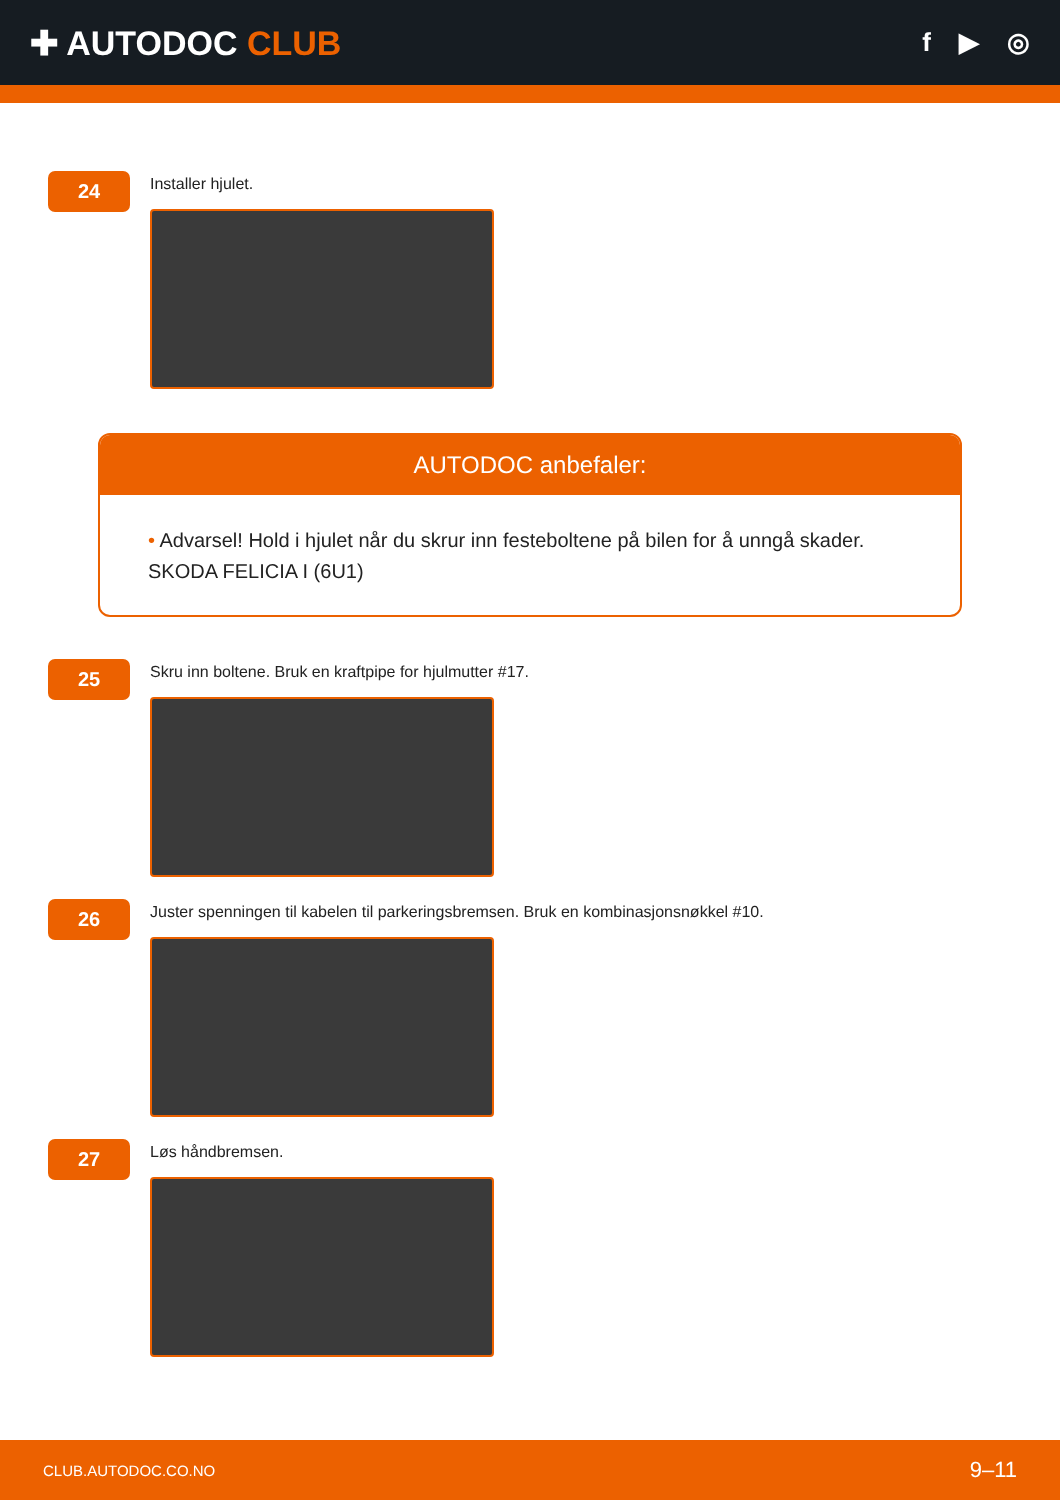✚ AUTODOC CLUB
f ▶ ◎
24
Installer hjulet.
AUTODOC anbefaler:
• Advarsel! Hold i hjulet når du skrur inn festeboltene på bilen for å unngå skader.
SKODA FELICIA I (6U1)
25
Skru inn boltene. Bruk en kraftpipe for hjulmutter #17.
26
Juster spenningen til kabelen til parkeringsbremsen. Bruk en kombinasjonsnøkkel #10.
27
Løs håndbremsen.
CLUB.AUTODOC.CO.NO 9–11